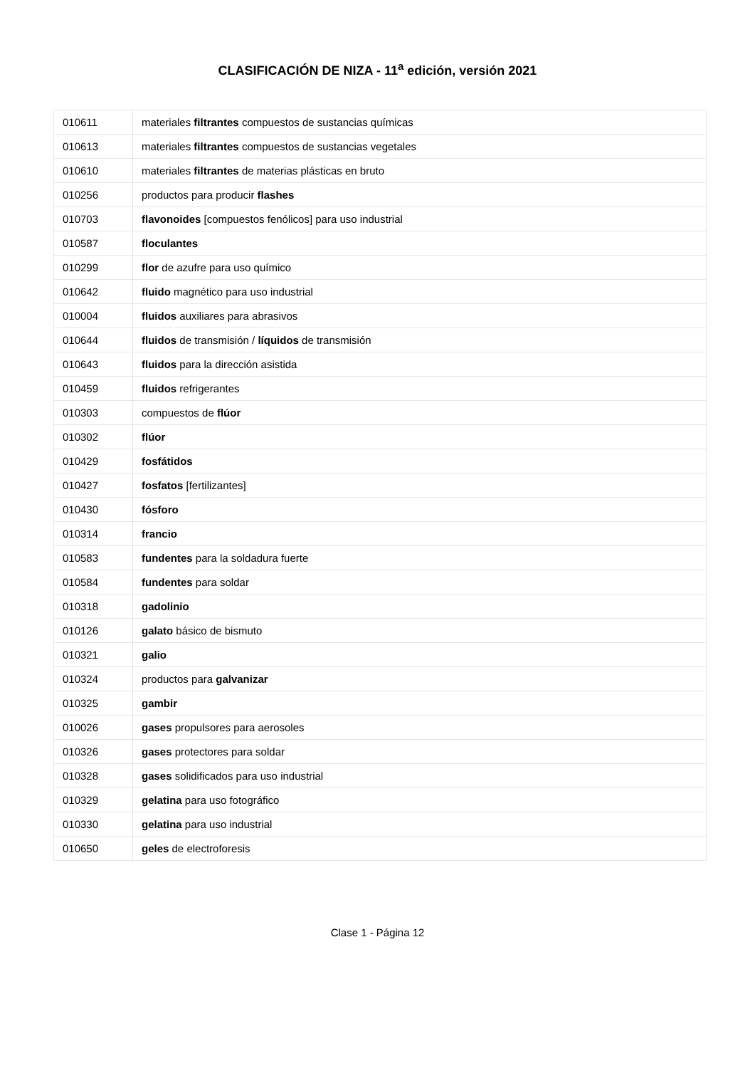CLASIFICACIÓN DE NIZA - 11<sup>a</sup> edición, versión 2021
| 010611 | materiales filtrantes compuestos de sustancias químicas |
| 010613 | materiales filtrantes compuestos de sustancias vegetales |
| 010610 | materiales filtrantes de materias plásticas en bruto |
| 010256 | productos para producir flashes |
| 010703 | flavonoides [compuestos fenólicos] para uso industrial |
| 010587 | floculantes |
| 010299 | flor de azufre para uso químico |
| 010642 | fluido magnético para uso industrial |
| 010004 | fluidos auxiliares para abrasivos |
| 010644 | fluidos de transmisión / líquidos de transmisión |
| 010643 | fluidos para la dirección asistida |
| 010459 | fluidos refrigerantes |
| 010303 | compuestos de flúor |
| 010302 | flúor |
| 010429 | fosfátidos |
| 010427 | fosfatos [fertilizantes] |
| 010430 | fósforo |
| 010314 | francio |
| 010583 | fundentes para la soldadura fuerte |
| 010584 | fundentes para soldar |
| 010318 | gadolinio |
| 010126 | galato básico de bismuto |
| 010321 | galio |
| 010324 | productos para galvanizar |
| 010325 | gambir |
| 010026 | gases propulsores para aerosoles |
| 010326 | gases protectores para soldar |
| 010328 | gases solidificados para uso industrial |
| 010329 | gelatina para uso fotográfico |
| 010330 | gelatina para uso industrial |
| 010650 | geles de electroforesis |
Clase 1 - Página 12